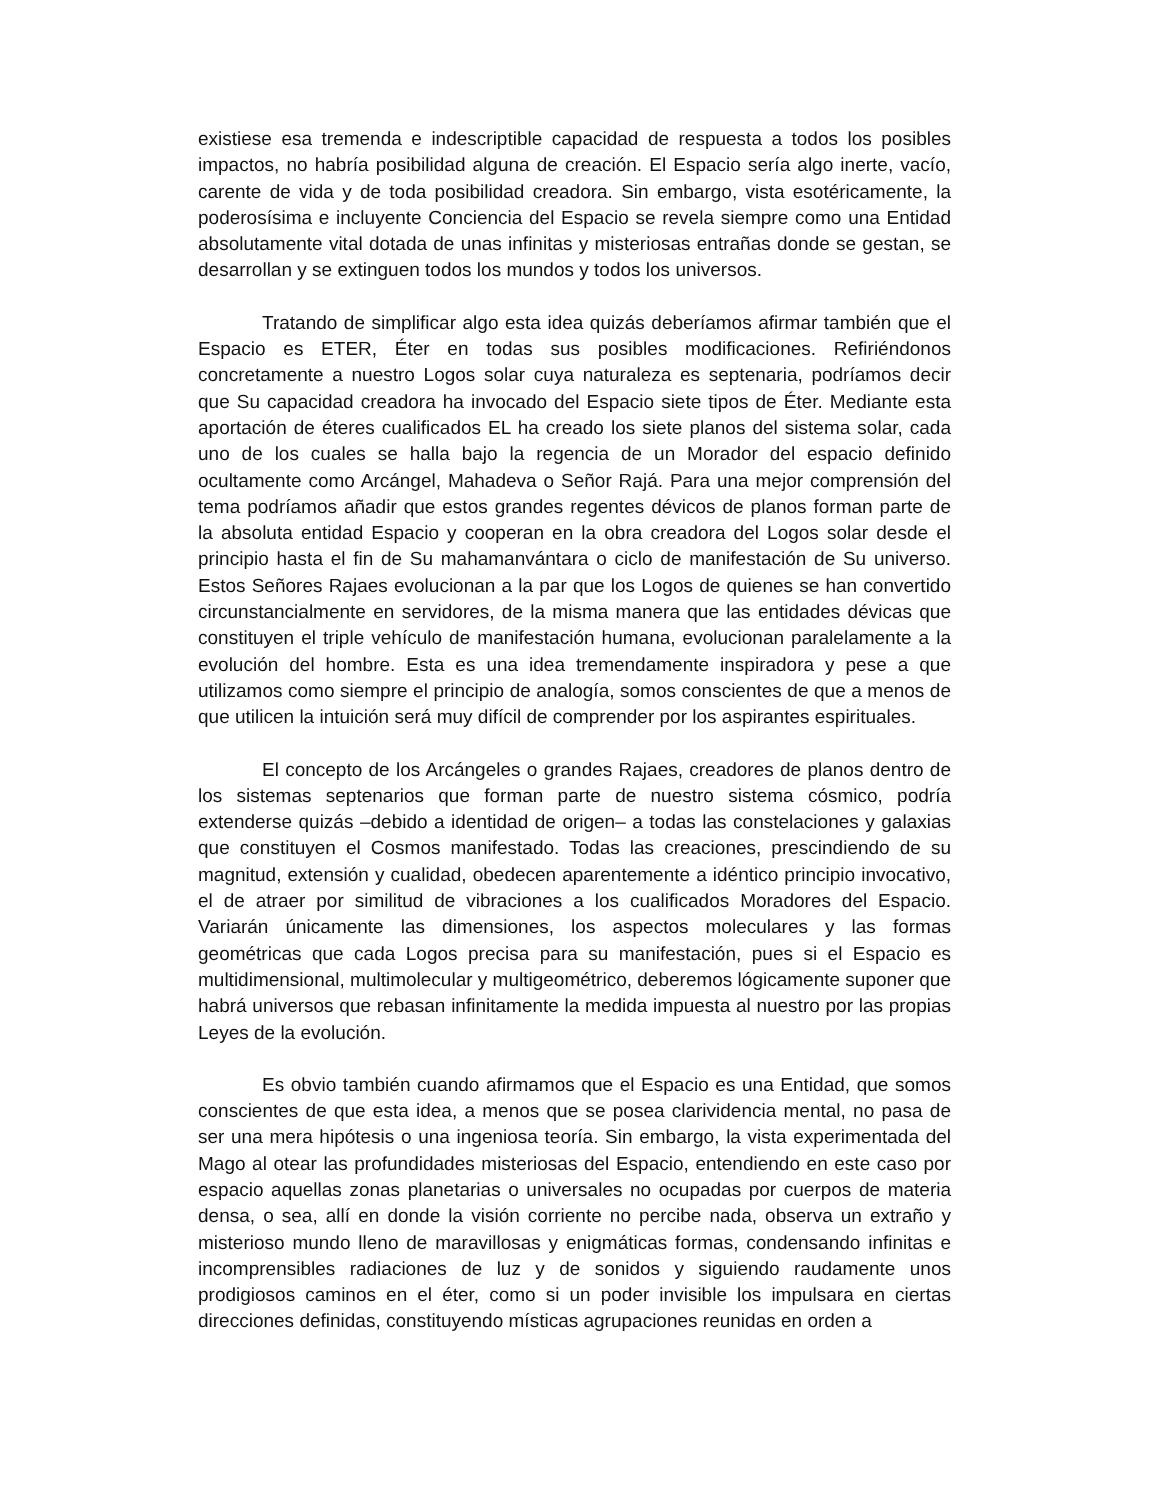existiese esa tremenda e indescriptible capacidad de respuesta a todos los posibles impactos, no habría posibilidad alguna de creación. El Espacio sería algo inerte, vacío, carente de vida y de toda posibilidad creadora. Sin embargo, vista esotéricamente, la poderosísima e incluyente Conciencia del Espacio se revela siempre como una Entidad absolutamente vital dotada de unas infinitas y misteriosas entrañas donde se gestan, se desarrollan y se extinguen todos los mundos y todos los universos.
Tratando de simplificar algo esta idea quizás deberíamos afirmar también que el Espacio es ETER, Éter en todas sus posibles modificaciones. Refiriéndonos concretamente a nuestro Logos solar cuya naturaleza es septenaria, podríamos decir que Su capacidad creadora ha invocado del Espacio siete tipos de Éter. Mediante esta aportación de éteres cualificados EL ha creado los siete planos del sistema solar, cada uno de los cuales se halla bajo la regencia de un Morador del espacio definido ocultamente como Arcángel, Mahadeva o Señor Rajá. Para una mejor comprensión del tema podríamos añadir que estos grandes regentes dévicos de planos forman parte de la absoluta entidad Espacio y cooperan en la obra creadora del Logos solar desde el principio hasta el fin de Su mahamanvántara o ciclo de manifestación de Su universo. Estos Señores Rajaes evolucionan a la par que los Logos de quienes se han convertido circunstancialmente en servidores, de la misma manera que las entidades dévicas que constituyen el triple vehículo de manifestación humana, evolucionan paralelamente a la evolución del hombre. Esta es una idea tremendamente inspiradora y pese a que utilizamos como siempre el principio de analogía, somos conscientes de que a menos de que utilicen la intuición será muy difícil de comprender por los aspirantes espirituales.
El concepto de los Arcángeles o grandes Rajaes, creadores de planos dentro de los sistemas septenarios que forman parte de nuestro sistema cósmico, podría extenderse quizás –debido a identidad de origen– a todas las constelaciones y galaxias que constituyen el Cosmos manifestado. Todas las creaciones, prescindiendo de su magnitud, extensión y cualidad, obedecen aparentemente a idéntico principio invocativo, el de atraer por similitud de vibraciones a los cualificados Moradores del Espacio. Variarán únicamente las dimensiones, los aspectos moleculares y las formas geométricas que cada Logos precisa para su manifestación, pues si el Espacio es multidimensional, multimolecular y multigeométrico, deberemos lógicamente suponer que habrá universos que rebasan infinitamente la medida impuesta al nuestro por las propias Leyes de la evolución.
Es obvio también cuando afirmamos que el Espacio es una Entidad, que somos conscientes de que esta idea, a menos que se posea clarividencia mental, no pasa de ser una mera hipótesis o una ingeniosa teoría. Sin embargo, la vista experimentada del Mago al otear las profundidades misteriosas del Espacio, entendiendo en este caso por espacio aquellas zonas planetarias o universales no ocupadas por cuerpos de materia densa, o sea, allí en donde la visión corriente no percibe nada, observa un extraño y misterioso mundo lleno de maravillosas y enigmáticas formas, condensando infinitas e incomprensibles radiaciones de luz y de sonidos y siguiendo raudamente unos prodigiosos caminos en el éter, como si un poder invisible los impulsara en ciertas direcciones definidas, constituyendo místicas agrupaciones reunidas en orden a